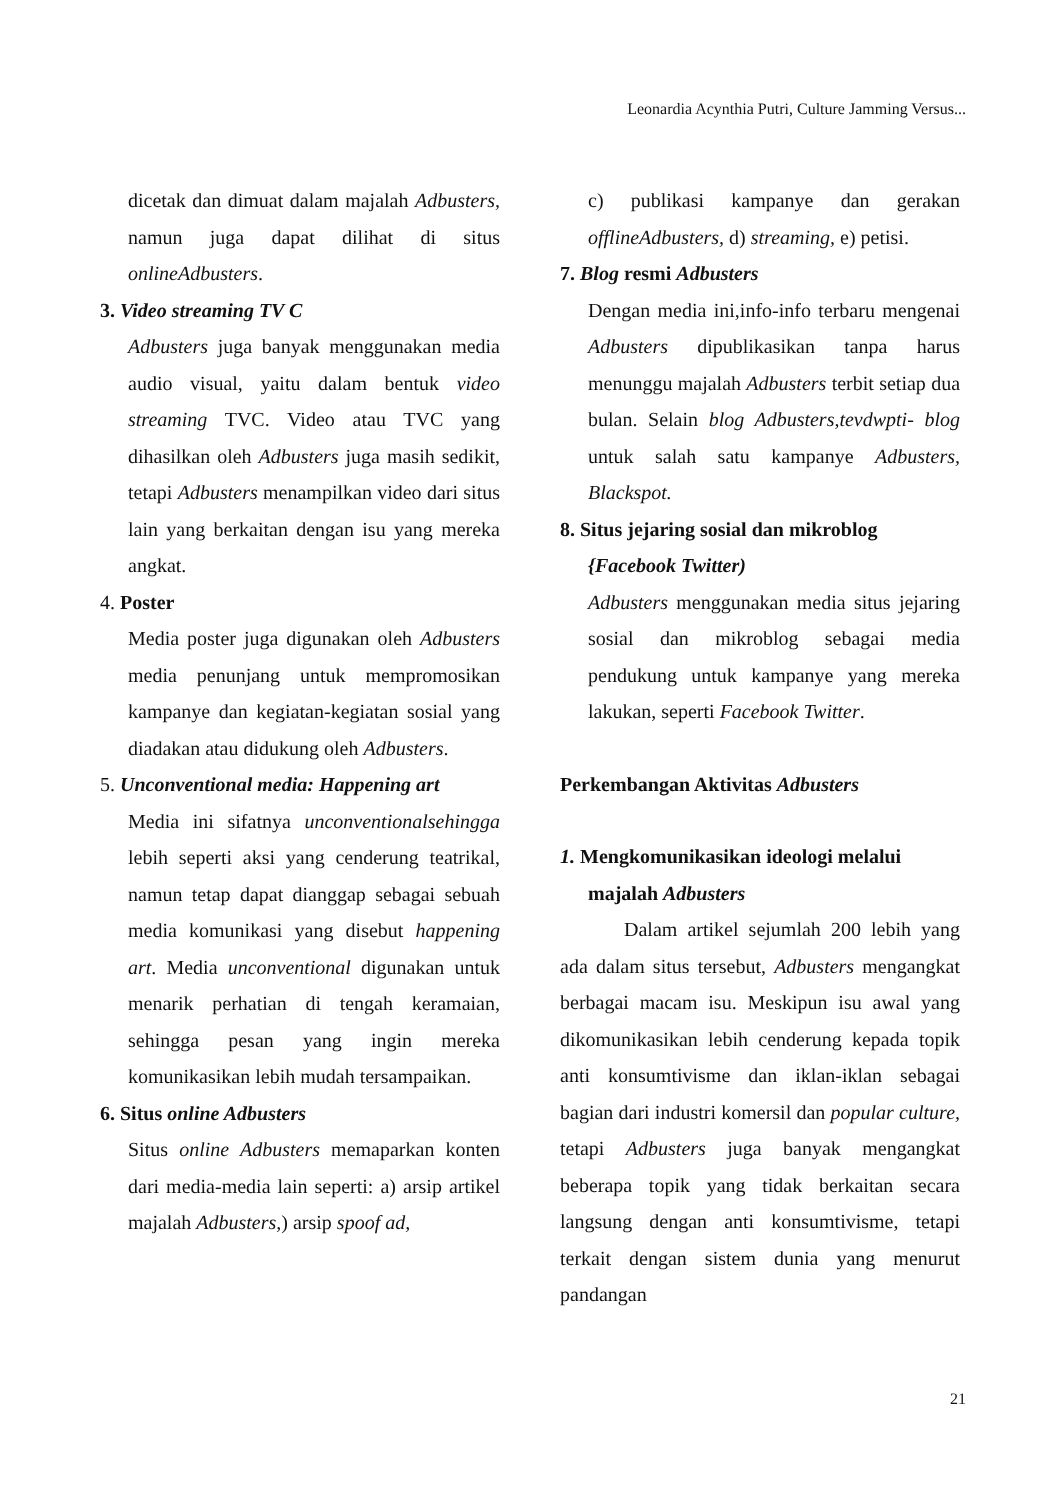Leonardia Acynthia Putri, Culture Jamming Versus...
dicetak dan dimuat dalam majalah Adbusters, namun juga dapat dilihat di situs onlineAdbusters.
3. Video streaming TV C
Adbusters juga banyak menggunakan media audio visual, yaitu dalam bentuk video streaming TVC. Video atau TVC yang dihasilkan oleh Adbusters juga masih sedikit, tetapi Adbusters menampilkan video dari situs lain yang berkaitan dengan isu yang mereka angkat.
4. Poster
Media poster juga digunakan oleh Adbusters media penunjang untuk mempromosikan kampanye dan kegiatan-kegiatan sosial yang diadakan atau didukung oleh Adbusters.
5. Unconventional media: Happening art
Media ini sifatnya unconventionalsehingga lebih seperti aksi yang cenderung teatrikal, namun tetap dapat dianggap sebagai sebuah media komunikasi yang disebut happening art. Media unconventional digunakan untuk menarik perhatian di tengah keramaian, sehingga pesan yang ingin mereka komunikasikan lebih mudah tersampaikan.
6. Situs online Adbusters
Situs online Adbusters memaparkan konten dari media-media lain seperti: a) arsip artikel majalah Adbusters,) arsip spoof ad,
c) publikasi kampanye dan gerakan offlineAdbusters, d) streaming, e) petisi.
7. Blog resmi Adbusters
Dengan media ini,info-info terbaru mengenai Adbusters dipublikasikan tanpa harus menunggu majalah Adbusters terbit setiap dua bulan. Selain blog Adbusters,tevdwpti- blog untuk salah satu kampanye Adbusters, Blackspot.
8. Situs jejaring sosial dan mikroblog
{Facebook Twitter)
Adbusters menggunakan media situs jejaring sosial dan mikroblog sebagai media pendukung untuk kampanye yang mereka lakukan, seperti Facebook Twitter.
Perkembangan Aktivitas Adbusters
1. Mengkomunikasikan ideologi melalui
majalah Adbusters
Dalam artikel sejumlah 200 lebih yang ada dalam situs tersebut, Adbusters mengangkat berbagai macam isu. Meskipun isu awal yang dikomunikasikan lebih cenderung kepada topik anti konsumtivisme dan iklan-iklan sebagai bagian dari industri komersil dan popular culture, tetapi Adbusters juga banyak mengangkat beberapa topik yang tidak berkaitan secara langsung dengan anti konsumtivisme, tetapi terkait dengan sistem dunia yang menurut pandangan
21